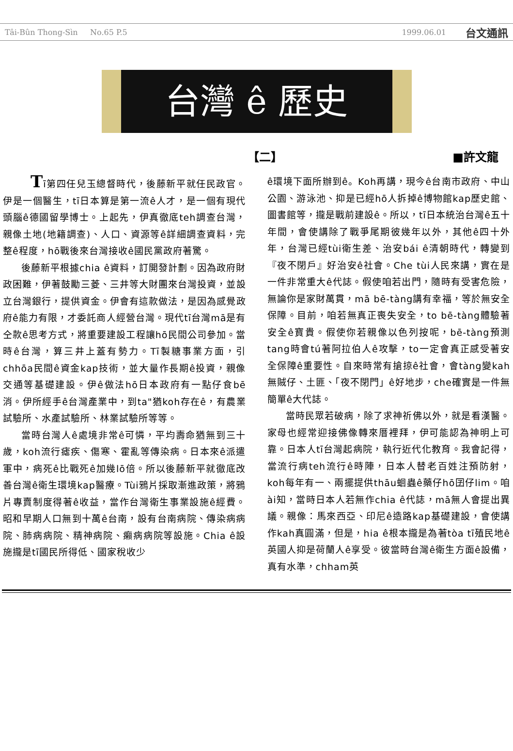Tâi-Bûn Thong-Sìn No.65 P.5 1999.06.01 台文通訊
台灣 ê 歷史
【二】 ■許文龍
Tī第四任兒玉總督時代，後藤新平就任民政官。伊是一個醫生，tī日本算是第一流ê人才，是一個有現代頭腦ê德國留學博士。上起先，伊真徹底teh調查台灣，親像土地(地籍調查)、人口、資源等ê詳細調查資料，完整ê程度，hō戰後來台灣接收ê國民黨政府著驚。
後藤新平根據chia ê資料，訂開發計劃。因為政府財政困難，伊著鼓勵三菱、三井等大財團來台灣投資，並設立台灣銀行，提供資金。伊會有這款做法，是因為感覺政府ê能力有限，才委託商人經營台灣。現代tī台灣mā是有仝款ê思考方式，將重要建設工程讓hō民間公司參加。當時ê台灣，算三井上蓋有勢力。Tī製糖事業方面，引chhōa民間ê資金kap技術，並大量作長期ê投資，親像交通等基礎建設。伊ê做法hō日本政府有一點仔食bē消。伊所經手ê台灣產業中，到ta"猶koh存在ê，有農業試驗所、水產試驗所、林業試驗所等等。
當時台灣人ê處境非常ê可憐，平均壽命猶無到三十歲，koh流行瘧疾、傷寒、霍亂等傳染病。日本來ê派遣軍中，病死ê比戰死ê加幾lō倍。所以後藤新平就徹底改善台灣ê衛生環境kap醫療。Tùi鴉片採取漸進政策，將鴉片專賣制度得著ê收益，當作台灣衛生事業設施ê經費。昭和早期人口無到十萬ê台南，設有台南病院、傳染病病院、肺病病院、精神病院、癩病病院等設施。Chia ê設施攏是tī國民所得低、國家稅收少
ê環境下面所辦到ê。Koh再講，現今ê台南市政府、中山公園、游泳池、抑是已經hō人拆掉ê博物館kap歷史館、圖書館等，攏是戰前建設ê。所以，tī日本統治台灣ê五十年間，會使講除了戰爭尾期彼幾年以外，其他ê四十外年，台灣已經tùi衛生差、治安bái ê清朝時代，轉變到『夜不閉戶』好治安ê社會。Che tùi人民來講，實在是一件非常重大ê代誌。假使咱若出門，隨時有受害危險，無論你是家財萬貫，mā bē-tàng講有幸福，等於無安全保障。目前，咱若無真正喪失安全，to bē-tàng體驗著安全ê寶貴。假使你若親像以色列按呢，bē-tàng預測tang時會tú著阿拉伯人ê攻擊，to一定會真正感受著安全保障ê重要性。自來時常有搶掠ê社會，會tàng變kah無賊仔、土匪、「夜不閉門」ê好地步，che確實是一件無簡單ê大代誌。
當時民眾若破病，除了求神祈佛以外，就是看漢醫。家母也經常迎接佛像轉來厝裡拜，伊可能認為神明上可靠。日本人tī台灣起病院，執行近代化教育。我會記得，當流行病teh流行ê時陣，日本人替老百姓注預防射，koh每年有一、兩擺提供thāu蛔蟲ê藥仔hō囝仔lim。咱ài知，當時日本人若無作chia ê代誌，mā無人會提出異議。親像：馬來西亞、印尼ê造路kap基礎建設，會使講作kah真圓滿，但是，hia ê根本攏是為著tòa tī殖民地ê英國人抑是荷蘭人ê享受。彼當時台灣ê衛生方面ê設備，真有水準，chham英